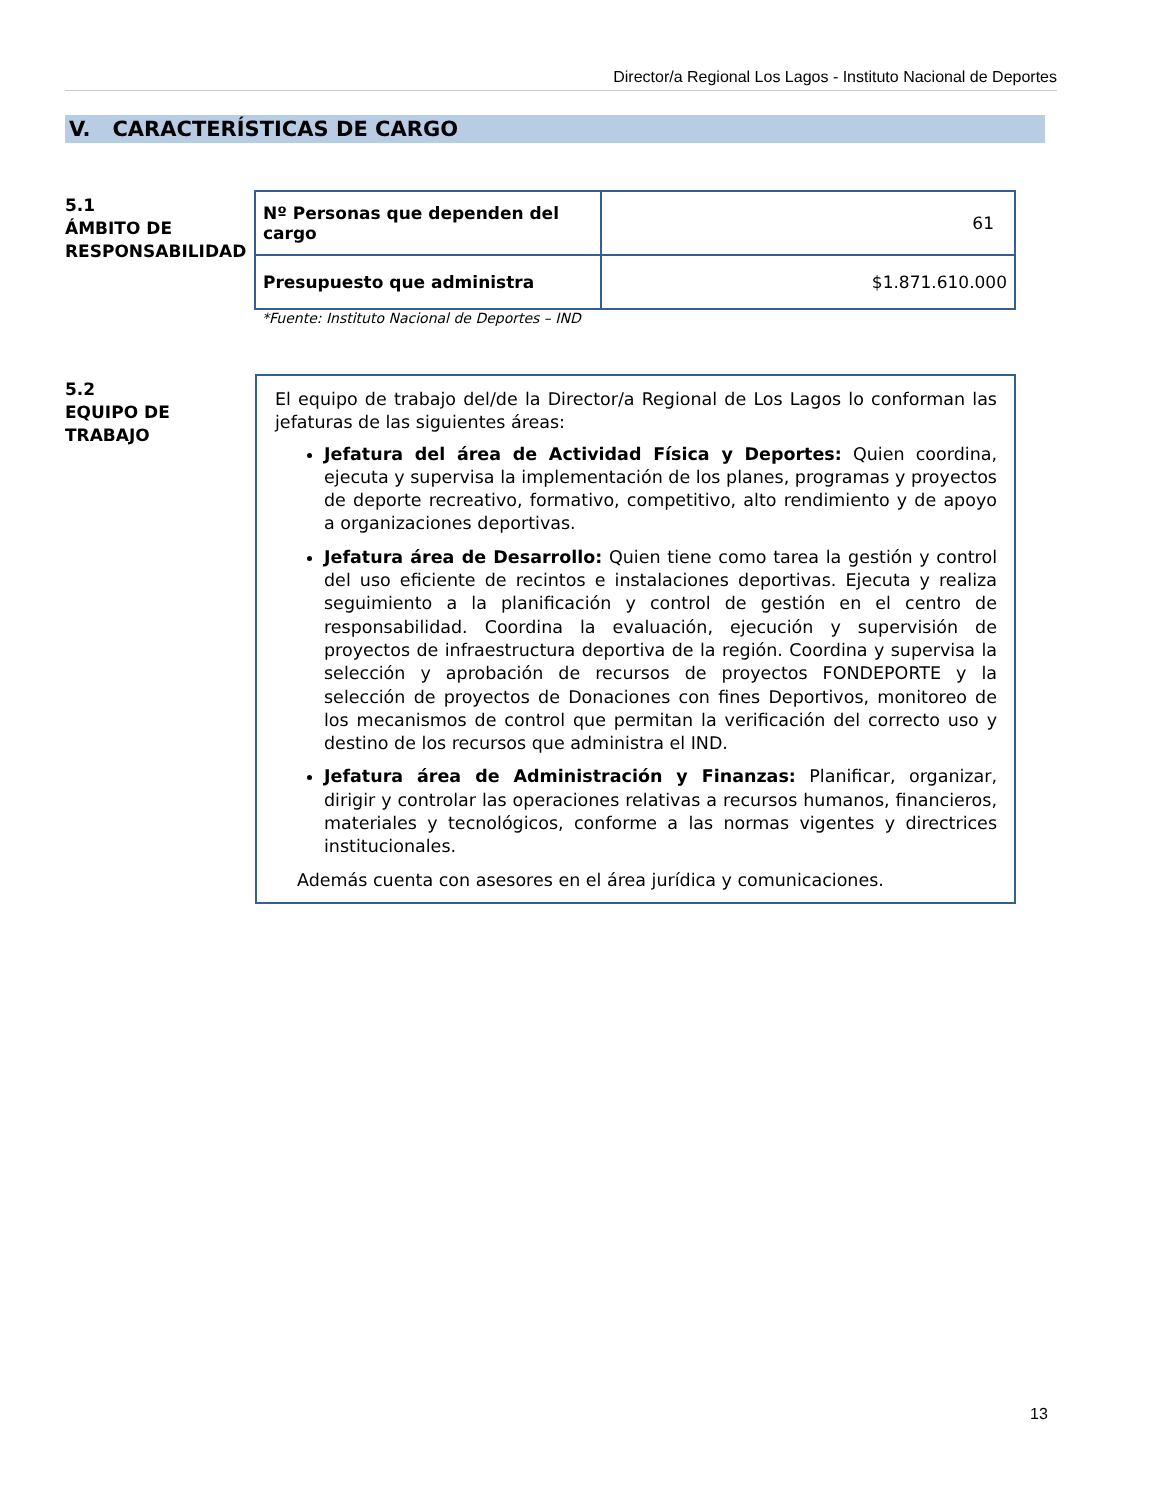Director/a Regional Los Lagos - Instituto Nacional de Deportes
V. CARACTERÍSTICAS DE CARGO
5.1
ÁMBITO DE
RESPONSABILIDAD
| Nº Personas que dependen del cargo | 61 |
| Presupuesto que administra | $1.871.610.000 |
*Fuente: Instituto Nacional de Deportes – IND
5.2
EQUIPO DE
TRABAJO
El equipo de trabajo del/de la Director/a Regional de Los Lagos lo conforman las jefaturas de las siguientes áreas:
Jefatura del área de Actividad Física y Deportes: Quien coordina, ejecuta y supervisa la implementación de los planes, programas y proyectos de deporte recreativo, formativo, competitivo, alto rendimiento y de apoyo a organizaciones deportivas.
Jefatura área de Desarrollo: Quien tiene como tarea la gestión y control del uso eficiente de recintos e instalaciones deportivas. Ejecuta y realiza seguimiento a la planificación y control de gestión en el centro de responsabilidad. Coordina la evaluación, ejecución y supervisión de proyectos de infraestructura deportiva de la región. Coordina y supervisa la selección y aprobación de recursos de proyectos FONDEPORTE y la selección de proyectos de Donaciones con fines Deportivos, monitoreo de los mecanismos de control que permitan la verificación del correcto uso y destino de los recursos que administra el IND.
Jefatura área de Administración y Finanzas: Planificar, organizar, dirigir y controlar las operaciones relativas a recursos humanos, financieros, materiales y tecnológicos, conforme a las normas vigentes y directrices institucionales.
Además cuenta con asesores en el área jurídica y comunicaciones.
13